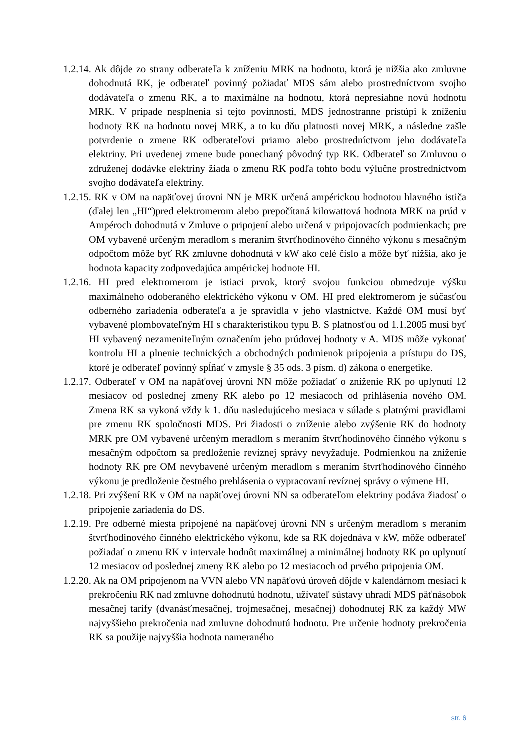1.2.14. Ak dôjde zo strany odberateľa k zníženiu MRK na hodnotu, ktorá je nižšia ako zmluvne dohodnutá RK, je odberateľ povinný požiadať MDS sám alebo prostredníctvom svojho dodávateľa o zmenu RK, a to maximálne na hodnotu, ktorá nepresiahne novú hodnotu MRK. V prípade nesplnenia si tejto povinnosti, MDS jednostranne pristúpi k zníženiu hodnoty RK na hodnotu novej MRK, a to ku dňu platnosti novej MRK, a následne zašle potvrdenie o zmene RK odberateľovi priamo alebo prostredníctvom jeho dodávateľa elektriny. Pri uvedenej zmene bude ponechaný pôvodný typ RK. Odberateľ so Zmluvou o združenej dodávke elektriny žiada o zmenu RK podľa tohto bodu výlučne prostredníctvom svojho dodávateľa elektriny.
1.2.15. RK v OM na napäťovej úrovni NN je MRK určená ampérickou hodnotou hlavného ističa (ďalej len „HI“)pred elektromerom alebo prepočítaná kilowattová hodnota MRK na prúd v Ampéroch dohodnutá v Zmluve o pripojení alebo určená v pripojovacích podmienkach; pre OM vybavené určeným meradlom s meraním štvrťhodinového činného výkonu s mesačným odpočtom môže byť RK zmluvne dohodnutá v kW ako celé číslo a môže byť nižšia, ako je hodnota kapacity zodpovedajúca ampérickej hodnote HI.
1.2.16. HI pred elektromerom je istiaci prvok, ktorý svojou funkciou obmedzuje výšku maximálneho odoberaného elektrického výkonu v OM. HI pred elektromerom je súčasťou odberného zariadenia odberateľa a je spravidla v jeho vlastníctve. Každé OM musí byť vybavené plombovateľným HI s charakteristikou typu B. S platnosťou od 1.1.2005 musí byť HI vybavený nezameniteľným označením jeho prúdovej hodnoty v A. MDS môže vykonať kontrolu HI a plnenie technických a obchodných podmienok pripojenia a prístupu do DS, ktoré je odberateľ povinný spĺňať v zmysle § 35 ods. 3 písm. d) zákona o energetike.
1.2.17. Odberateľ v OM na napäťovej úrovni NN môže požiadať o zníženie RK po uplynutí 12 mesiacov od poslednej zmeny RK alebo po 12 mesiacoch od prihlásenia nového OM. Zmena RK sa vykoná vždy k 1. dňu nasledujúceho mesiaca v súlade s platnými pravidlami pre zmenu RK spoločnosti MDS. Pri žiadosti o zníženie alebo zvýšenie RK do hodnoty MRK pre OM vybavené určeným meradlom s meraním štvrťhodinového činného výkonu s mesačným odpočtom sa predloženie revíznej správy nevyžaduje. Podmienkou na zníženie hodnoty RK pre OM nevybavené určeným meradlom s meraním štvrťhodinového činného výkonu je predloženie čestného prehlásenia o vypracovaní revíznej správy o výmene HI.
1.2.18. Pri zvýšení RK v OM na napäťovej úrovni NN sa odberateľom elektriny podáva žiadosť o pripojenie zariadenia do DS.
1.2.19. Pre odberné miesta pripojené na napäťovej úrovni NN s určeným meradlom s meraním štvrťhodinového činného elektrického výkonu, kde sa RK dojednáva v kW, môže odberateľ požiadať o zmenu RK v intervale hodnôt maximálnej a minimálnej hodnoty RK po uplynutí 12 mesiacov od poslednej zmeny RK alebo po 12 mesiacoch od prvého pripojenia OM.
1.2.20. Ak na OM pripojenom na VVN alebo VN napäťovú úroveň dôjde v kalendárnom mesiaci k prekročeniu RK nad zmluvne dohodnutú hodnotu, užívateľ sústavy uhradí MDS päťnásobok mesačnej tarify (dvanásťmesačnej, trojmesačnej, mesačnej) dohodnutej RK za každý MW najvyššieho prekročenia nad zmluvne dohodnutú hodnotu. Pre určenie hodnoty prekročenia RK sa použije najvyššia hodnota nameraného
str. 6